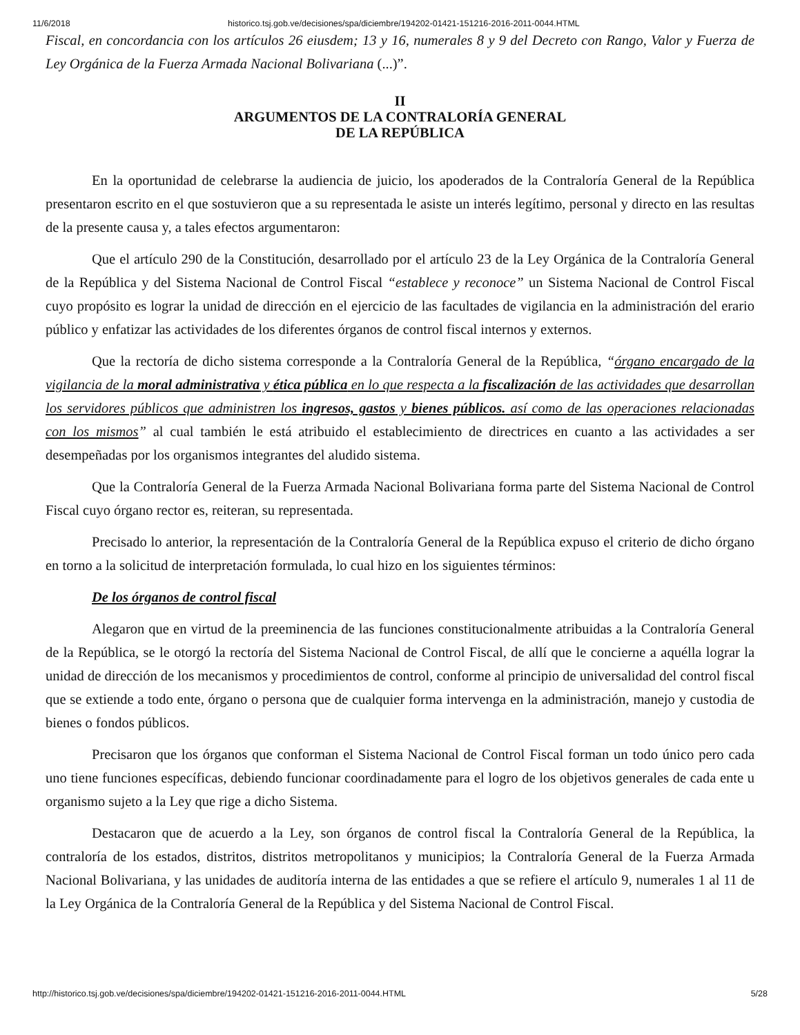11/6/2018 historico.tsj.gob.ve/decisiones/spa/diciembre/194202-01421-151216-2016-2011-0044.HTML
Fiscal, en concordancia con los artículos 26 eiusdem; 13 y 16, numerales 8 y 9 del Decreto con Rango, Valor y Fuerza de Ley Orgánica de la Fuerza Armada Nacional Bolivariana (...)”.
II
ARGUMENTOS DE LA CONTRALORÍA GENERAL
DE LA REPÚBLICA
En la oportunidad de celebrarse la audiencia de juicio, los apoderados de la Contraloría General de la República presentaron escrito en el que sostuvieron que a su representada le asiste un interés legítimo, personal y directo en las resultas de la presente causa y, a tales efectos argumentaron:
Que el artículo 290 de la Constitución, desarrollado por el artículo 23 de la Ley Orgánica de la Contraloría General de la República y del Sistema Nacional de Control Fiscal “establece y reconoce” un Sistema Nacional de Control Fiscal cuyo propósito es lograr la unidad de dirección en el ejercicio de las facultades de vigilancia en la administración del erario público y enfatizar las actividades de los diferentes órganos de control fiscal internos y externos.
Que la rectoría de dicho sistema corresponde a la Contraloría General de la República, “órgano encargado de la vigilancia de la moral administrativa y ética pública en lo que respecta a la fiscalización de las actividades que desarrollan los servidores públicos que administren los ingresos, gastos y bienes públicos. así como de las operaciones relacionadas con los mismos” al cual también le está atribuido el establecimiento de directrices en cuanto a las actividades a ser desempeñadas por los organismos integrantes del aludido sistema.
Que la Contraloría General de la Fuerza Armada Nacional Bolivariana forma parte del Sistema Nacional de Control Fiscal cuyo órgano rector es, reiteran, su representada.
Precisado lo anterior, la representación de la Contraloría General de la República expuso el criterio de dicho órgano en torno a la solicitud de interpretación formulada, lo cual hizo en los siguientes términos:
De los órganos de control fiscal
Alegaron que en virtud de la preeminencia de las funciones constitucionalmente atribuidas a la Contraloría General de la República, se le otorgó la rectoría del Sistema Nacional de Control Fiscal, de allí que le concierne a aquélla lograr la unidad de dirección de los mecanismos y procedimientos de control, conforme al principio de universalidad del control fiscal que se extiende a todo ente, órgano o persona que de cualquier forma intervenga en la administración, manejo y custodia de bienes o fondos públicos.
Precisaron que los órganos que conforman el Sistema Nacional de Control Fiscal forman un todo único pero cada uno tiene funciones específicas, debiendo funcionar coordinadamente para el logro de los objetivos generales de cada ente u organismo sujeto a la Ley que rige a dicho Sistema.
Destacaron que de acuerdo a la Ley, son órganos de control fiscal la Contraloría General de la República, la contraloría de los estados, distritos, distritos metropolitanos y municipios; la Contraloría General de la Fuerza Armada Nacional Bolivariana, y las unidades de auditoría interna de las entidades a que se refiere el artículo 9, numerales 1 al 11 de la Ley Orgánica de la Contraloría General de la República y del Sistema Nacional de Control Fiscal.
http://historico.tsj.gob.ve/decisiones/spa/diciembre/194202-01421-151216-2016-2011-0044.HTML 5/28